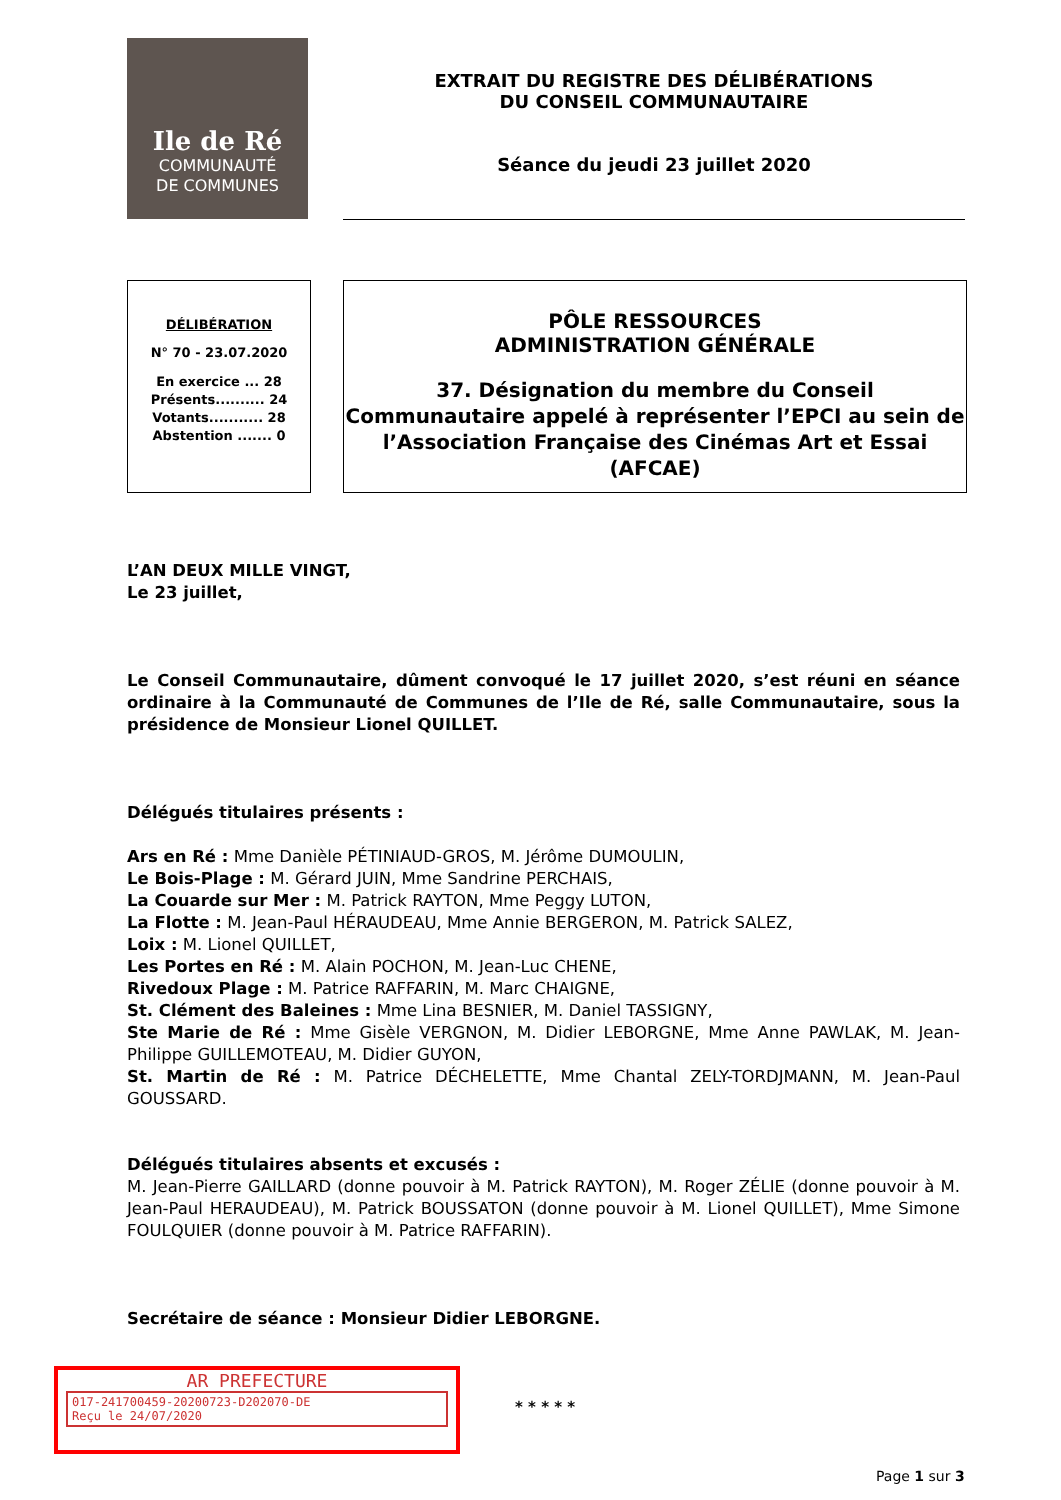Ile de Ré
COMMUNAUTÉ
DE COMMUNES
EXTRAIT DU REGISTRE DES DÉLIBÉRATIONS
DU CONSEIL COMMUNAUTAIRE
Séance du jeudi 23 juillet 2020
DÉLIBÉRATION
N° 70 - 23.07.2020
En exercice ... 28
Présents.......... 24
Votants........... 28
Abstention ....... 0
PÔLE RESSOURCES
ADMINISTRATION GÉNÉRALE
37. Désignation du membre du Conseil Communautaire appelé à représenter l’EPCI au sein de l’Association Française des Cinémas Art et Essai (AFCAE)
L’AN DEUX MILLE VINGT,
Le 23 juillet,
Le Conseil Communautaire, dûment convoqué le 17 juillet 2020, s’est réuni en séance ordinaire à la Communauté de Communes de l’Ile de Ré, salle Communautaire, sous la présidence de Monsieur Lionel QUILLET.
Délégués titulaires présents :
Ars en Ré : Mme Danièle PÉTINIAUD-GROS, M. Jérôme DUMOULIN,
Le Bois-Plage : M. Gérard JUIN, Mme Sandrine PERCHAIS,
La Couarde sur Mer : M. Patrick RAYTON, Mme Peggy LUTON,
La Flotte : M. Jean-Paul HÉRAUDEAU, Mme Annie BERGERON, M. Patrick SALEZ,
Loix : M. Lionel QUILLET,
Les Portes en Ré : M. Alain POCHON, M. Jean-Luc CHENE,
Rivedoux Plage : M. Patrice RAFFARIN, M. Marc CHAIGNE,
St. Clément des Baleines : Mme Lina BESNIER, M. Daniel TASSIGNY,
Ste Marie de Ré : Mme Gisèle VERGNON, M. Didier LEBORGNE, Mme Anne PAWLAK, M. Jean-Philippe GUILLEMOTEAU, M. Didier GUYON,
St. Martin de Ré : M. Patrice DÉCHELETTE, Mme Chantal ZELY-TORDJMANN, M. Jean-Paul GOUSSARD.
Délégués titulaires absents et excusés :
M. Jean-Pierre GAILLARD (donne pouvoir à M. Patrick RAYTON), M. Roger ZÉLIE (donne pouvoir à M. Jean-Paul HERAUDEAU), M. Patrick BOUSSATON (donne pouvoir à M. Lionel QUILLET), Mme Simone FOULQUIER (donne pouvoir à M. Patrice RAFFARIN).
Secrétaire de séance : Monsieur Didier LEBORGNE.
AR PREFECTURE
017-241700459-20200723-D202070-DE
Reçu le 24/07/2020
* * * * *
Page 1 sur 3